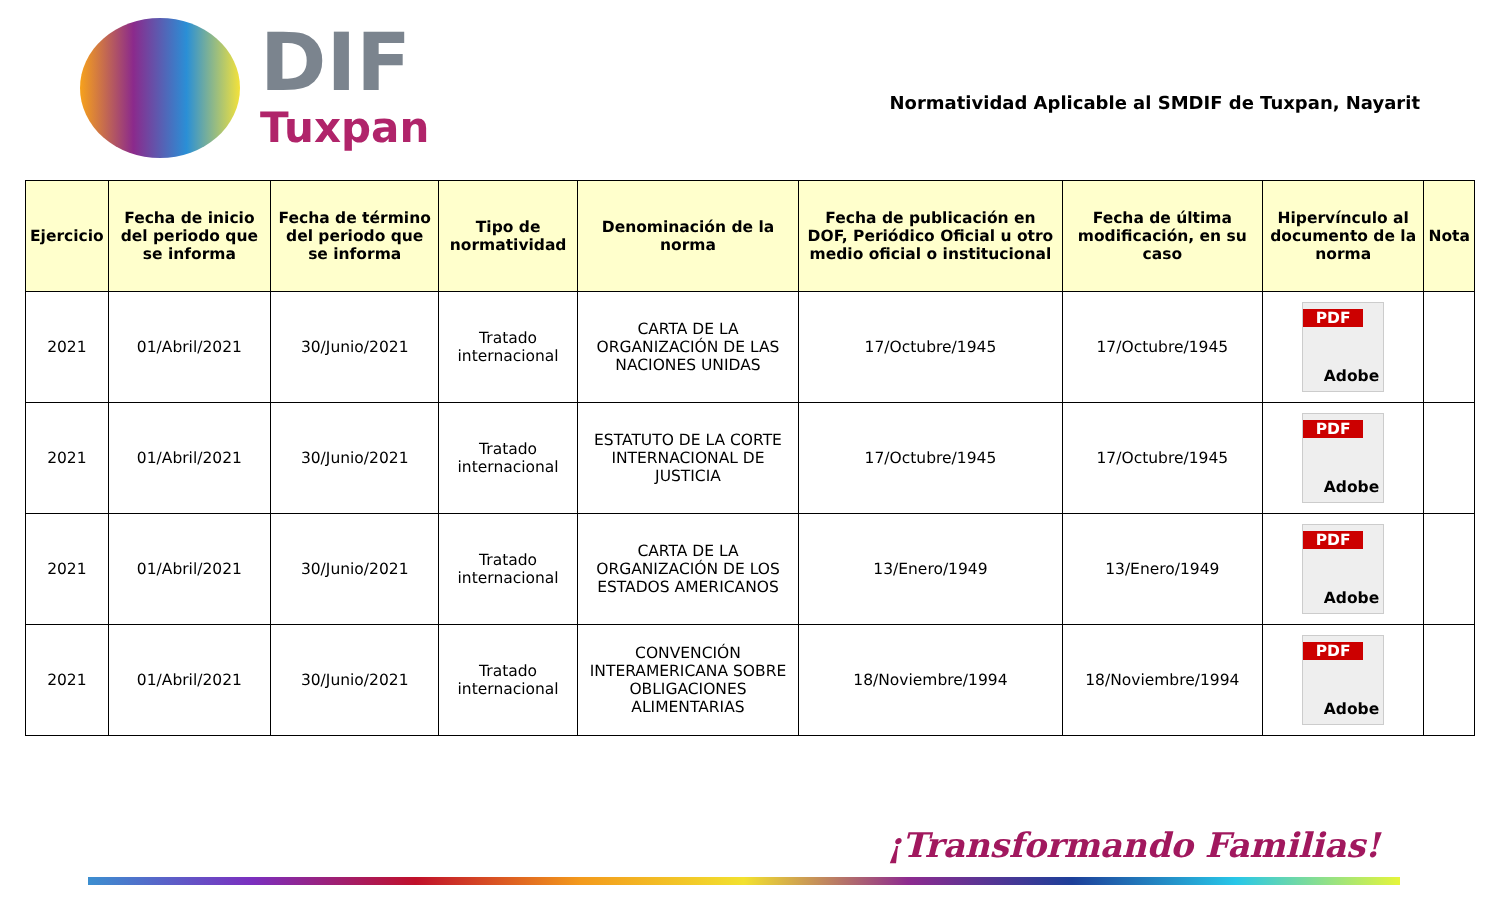DIF
Tuxpan
Normatividad Aplicable al SMDIF de Tuxpan, Nayarit
| Ejercicio | Fecha de inicio del periodo que se informa | Fecha de término del periodo que se informa | Tipo de normatividad | Denominación de la norma | Fecha de publicación en DOF, Periódico Oficial u otro medio oficial o institucional | Fecha de última modificación, en su caso | Hipervínculo al documento de la norma | Nota |
| --- | --- | --- | --- | --- | --- | --- | --- | --- |
| 2021 | 01/Abril/2021 | 30/Junio/2021 | Tratado internacional | CARTA DE LA ORGANIZACIÓN DE LAS NACIONES UNIDAS | 17/Octubre/1945 | 17/Octubre/1945 | PDF Adobe | |
| 2021 | 01/Abril/2021 | 30/Junio/2021 | Tratado internacional | ESTATUTO DE LA CORTE INTERNACIONAL DE JUSTICIA | 17/Octubre/1945 | 17/Octubre/1945 | PDF Adobe | |
| 2021 | 01/Abril/2021 | 30/Junio/2021 | Tratado internacional | CARTA DE LA ORGANIZACIÓN DE LOS ESTADOS AMERICANOS | 13/Enero/1949 | 13/Enero/1949 | PDF Adobe | |
| 2021 | 01/Abril/2021 | 30/Junio/2021 | Tratado internacional | CONVENCIÓN INTERAMERICANA SOBRE OBLIGACIONES ALIMENTARIAS | 18/Noviembre/1994 | 18/Noviembre/1994 | PDF Adobe | |
¡Transformando Familias!